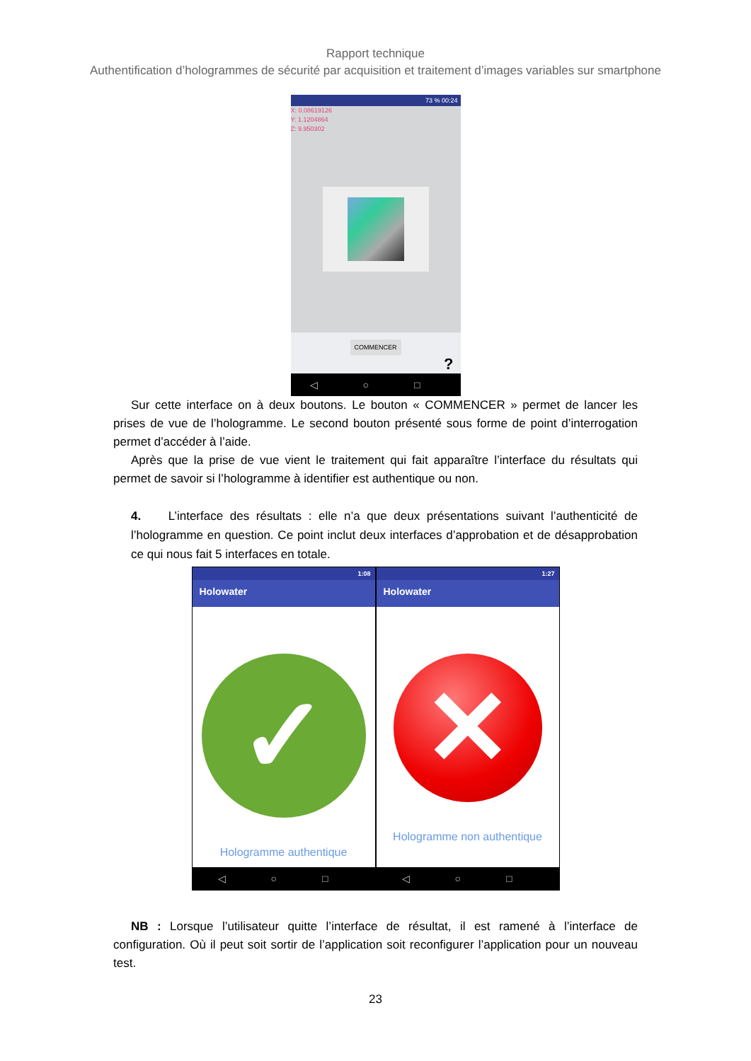Rapport technique
Authentification d’hologrammes de sécurité par acquisition et traitement d’images variables sur smartphone
73 % 00:24
X: 0.08619126
Y: 1.1204864
Z: 9.950302
COMMENCER
?
◁ ○ □
Sur cette interface on à deux boutons. Le bouton « COMMENCER » permet de lancer les prises de vue de l’hologramme. Le second bouton présenté sous forme de point d’interrogation permet d’accéder à l’aide.
Après que la prise de vue vient le traitement qui fait apparaître l’interface du résultats qui permet de savoir si l’hologramme à identifier est authentique ou non.
4. L’interface des résultats : elle n’a que deux présentations suivant l’authenticité de l’hologramme en question. Ce point inclut deux interfaces d’approbation et de désapprobation ce qui nous fait 5 interfaces en totale.
1:08
Holowater
✓
Hologramme authentique
◁ ○ □
1:27
Holowater
✕
Hologramme non authentique
◁ ○ □
NB : Lorsque l’utilisateur quitte l’interface de résultat, il est ramené à l’interface de configuration. Où il peut soit sortir de l’application soit reconfigurer l’application pour un nouveau test.
23